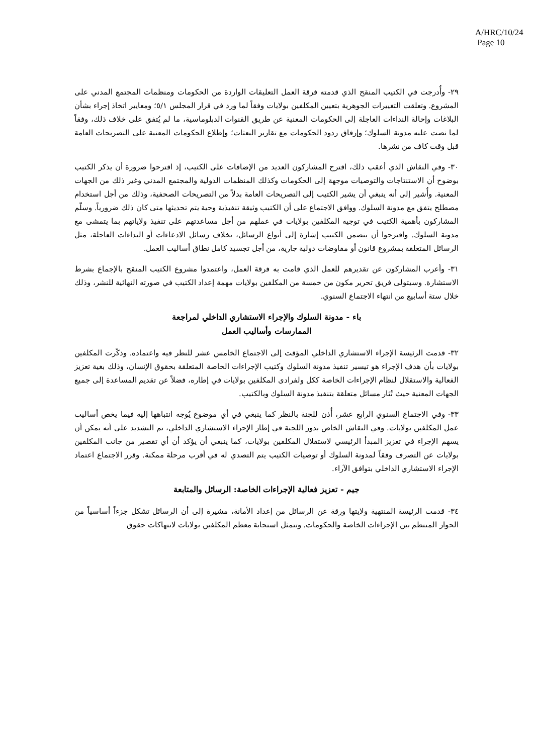A/HRC/10/24
Page 10
٢٩- وأُدرجت في الكتيب المنقح الذي قدمته فرقة العمل التعليقات الواردة من الحكومات ومنظمات المجتمع المدني على المشروع. وتعلقت التغييرات الجوهرية بتعيين المكلفين بولايات وفقاً لما ورد في قرار المجلس ٥/١؛ ومعايير اتخاذ إجراء بشأن البلاغات وإحالة النداءات العاجلة إلى الحكومات المعنية عن طريق القنوات الدبلوماسية، ما لم يُتفق على خلاف ذلك، وفقاً لما نصت عليه مدونة السلوك؛ وإرفاق ردود الحكومات مع تقارير البعثات؛ وإطلاع الحكومات المعنية على التصريحات العامة قبل وقت كاف من نشرها.
٣٠- وفي النقاش الذي أعقب ذلك، اقترح المشاركون العديد من الإضافات على الكتيب، إذ اقترحوا ضرورة أن يذكر الكتيب بوضوح أن الاستنتاجات والتوصيات موجهة إلى الحكومات وكذلك المنظمات الدولية والمجتمع المدني وغير ذلك من الجهات المعنية. وأُشير إلى أنه ينبغي أن يشير الكتيب إلى التصريحات العامة بدلاً من التصريحات الصحفية، وذلك من أجل استخدام مصطلح يتفق مع مدونة السلوك. ووافق الاجتماع على أن الكتيب وثيقة تنفيذية وحية يتم تحديثها متى كان ذلك ضرورياً. وسلّم المشاركون بأهمية الكتيب في توجيه المكلفين بولايات في عملهم من أجل مساعدتهم على تنفيذ ولاياتهم بما يتمشى مع مدونة السلوك. واقترحوا أن يتضمن الكتيب إشارة إلى أنواع الرسائل، بخلاف رسائل الادعاءات أو النداءات العاجلة، مثل الرسائل المتعلقة بمشروع قانون أو مفاوضات دولية جارية، من أجل تجسيد كامل نطاق أساليب العمل.
٣١- وأعرب المشاركون عن تقديرهم للعمل الذي قامت به فرقة العمل، واعتمدوا مشروع الكتيب المنقح بالإجماع بشرط الاستشارة. وسيتولى فريق تحرير مكون من خمسة من المكلفين بولايات مهمة إعداد الكتيب في صورته النهائية للنشر، وذلك خلال ستة أسابيع من انتهاء الاجتماع السنوي.
باء - مدونة السلوك والإجراء الاستشاري الداخلي لمراجعة
الممارسات وأساليب العمل
٣٢- قدمت الرئيسة الإجراء الاستشاري الداخلي المؤقت إلى الاجتماع الخامس عشر للنظر فيه واعتماده. وذكّرت المكلفين بولايات بأن هدف الإجراء هو تيسير تنفيذ مدونة السلوك وكتيب الإجراءات الخاصة المتعلقة بحقوق الإنسان، وذلك بغية تعزيز الفعالية والاستقلال لنظام الإجراءات الخاصة ككل ولفرادى المكلفين بولايات في إطاره، فضلاً عن تقديم المساعدة إلى جميع الجهات المعنية حيث تُثار مسائل متعلقة بتنفيذ مدونة السلوك وبالكتيب.
٣٣- وفي الاجتماع السنوي الرابع عشر، أُذن للجنة بالنظر كما ينبغي في أي موضوع يُوجه انتباهها إليه فيما يخص أساليب عمل المكلفين بولايات. وفي النقاش الخاص بدور اللجنة في إطار الإجراء الاستشاري الداخلي، تم التشديد على أنه يمكن أن يسهم الإجراء في تعزيز المبدأ الرئيسي لاستقلال المكلفين بولايات، كما ينبغي أن يؤكد أن أي تقصير من جانب المكلفين بولايات عن التصرف وفقاً لمدونة السلوك أو توصيات الكتيب يتم التصدي له في أقرب مرحلة ممكنة. وقرر الاجتماع اعتماد الإجراء الاستشاري الداخلي بتوافق الآراء.
جيم - تعزيز فعالية الإجراءات الخاصة: الرسائل والمتابعة
٣٤- قدمت الرئيسة المنتهية ولايتها ورقة عن الرسائل من إعداد الأمانة، مشيرة إلى أن الرسائل تشكل جزءاً أساسياً من الحوار المنتظم بين الإجراءات الخاصة والحكومات. وتتمثل استجابة معظم المكلفين بولايات لانتهاكات حقوق